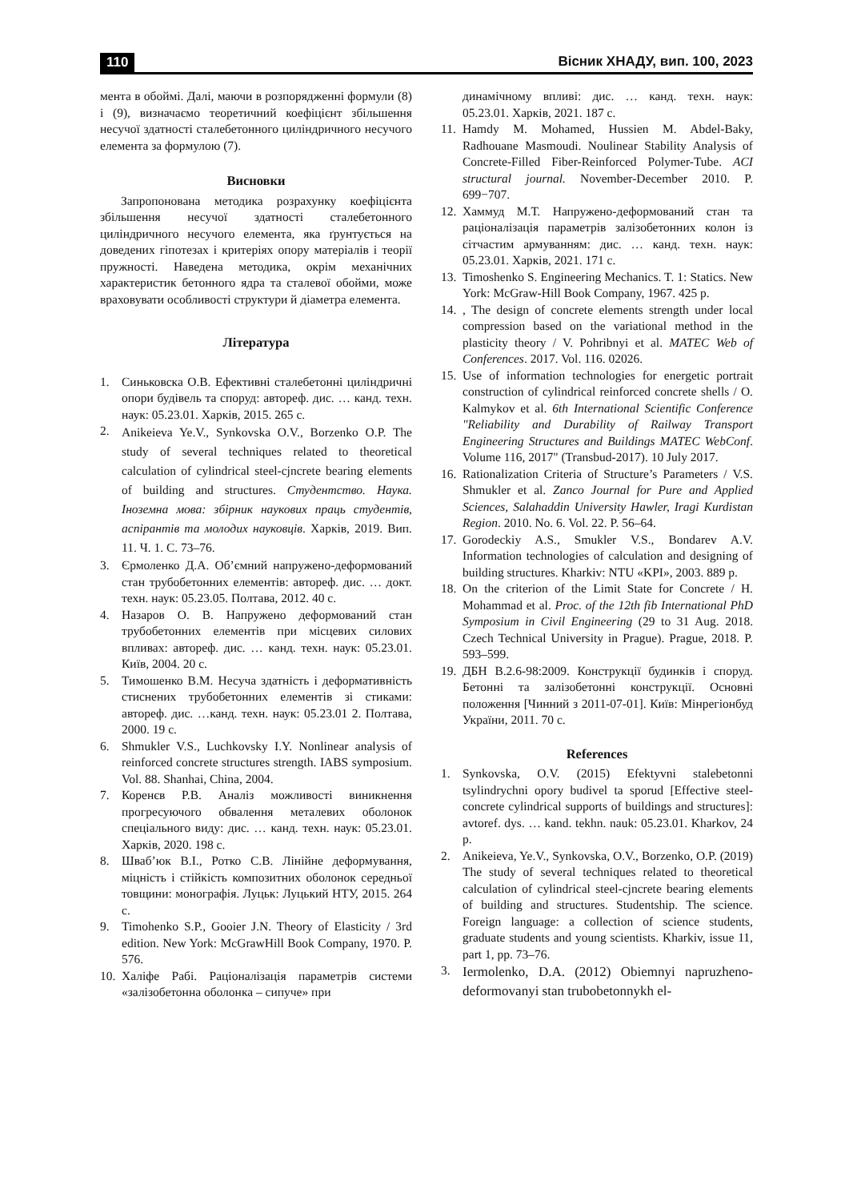110 Вісник ХНАДУ, вип. 100, 2023
мента в обоймі. Далі, маючи в розпорядженні формули (8) і (9), визначаємо теоретичний коефіцієнт збільшення несучої здатності сталебетонного циліндричного несучого елемента за формулою (7).
Висновки
Запропонована методика розрахунку коефіцієнта збільшення несучої здатності сталебетонного циліндричного несучого елемента, яка ґрунтується на доведених гіпотезах і критеріях опору матеріалів і теорії пружності. Наведена методика, окрім механічних характеристик бетонного ядра та сталевої обойми, може враховувати особливості структури й діаметра елемента.
Література
1. Синьковска О.В. Ефективні сталебетонні циліндричні опори будівель та споруд: автореф. дис. … канд. техн. наук: 05.23.01. Харків, 2015. 265 с.
2. Anikeieva Ye.V., Synkovska O.V., Borzenko O.P. The study of several techniques related to theoretical calculation of cylindrical steel-cjncrete bearing elements of building and structures. Студентство. Наука. Іноземна мова: збірник наукових праць студентів, аспірантів та молодих науковців. Харків, 2019. Вип. 11. Ч. 1. С. 73–76.
3. Єрмоленко Д.А. Об’ємний напружено-деформований стан трубобетонних елементів: автореф. дис. … докт. техн. наук: 05.23.05. Полтава, 2012. 40 с.
4. Назаров О. В. Напружено деформований стан трубобетонних елементів при місцевих силових впливах: автореф. дис. … канд. техн. наук: 05.23.01. Київ, 2004. 20 с.
5. Тимошенко В.М. Несуча здатність і деформативність стиснених трубобетонних елементів зі стиками: автореф. дис. …канд. техн. наук: 05.23.01 2. Полтава, 2000. 19 с.
6. Shmukler V.S., Luchkovsky I.Y. Nonlinear analysis of reinforced concrete structures strength. IABS symposium. Vol. 88. Shanhai, China, 2004.
7. Коренєв Р.В. Аналіз можливості виникнення прогресуючого обвалення металевих оболонок спеціального виду: дис. … канд. техн. наук: 05.23.01. Харків, 2020. 198 с.
8. Шваб’юк В.І., Ротко С.В. Лінійне деформування, міцність і стійкість композитних оболонок середньої товщини: монографія. Луцьк: Луцький НТУ, 2015. 264 с.
9. Timohenko S.P., Gooier J.N. Theory of Elasticity / 3rd edition. New York: McGrawHill Book Company, 1970. P. 576.
10. Халіфе Рабі. Раціоналізація параметрів системи «залізобетонна оболонка – сипуче» при
динамічному впливі: дис. … канд. техн. наук: 05.23.01. Харків, 2021. 187 с.
11. Hamdy M. Mohamed, Hussien M. Abdel-Baky, Radhouane Masmoudi. Noulinear Stability Analysis of Concrete-Filled Fiber-Reinforced Polymer-Tube. ACI structural journal. November-December 2010. P. 699−707.
12. Хаммуд М.Т. Напружено-деформований стан та раціоналізація параметрів залізобетонних колон із сітчастим армуванням: дис. … канд. техн. наук: 05.23.01. Харків, 2021. 171 с.
13. Timoshenko S. Engineering Mechanics. T. 1: Statics. New York: McGraw-Hill Book Company, 1967. 425 p.
14., The design of concrete elements strength under local compression based on the variational method in the plasticity theory / V. Pohribnyi et al. MATEC Web of Conferences. 2017. Vol. 116. 02026.
15. Use of information technologies for energetic portrait construction of cylindrical reinforced concrete shells / O. Kalmykov et al. 6th International Scientific Conference "Reliability and Durability of Railway Transport Engineering Structures and Buildings MATEC WebConf. Volume 116, 2017" (Transbud-2017). 10 July 2017.
16. Rationalization Criteria of Structure’s Parameters / V.S. Shmukler et al. Zanco Journal for Pure and Applied Sciences, Salahaddin University Hawler, Iragi Kurdistan Region. 2010. No. 6. Vol. 22. P. 56–64.
17. Gorodeckiy A.S., Smukler V.S., Bondarev A.V. Information technologies of calculation and designing of building structures. Kharkiv: NTU «KPI», 2003. 889 p.
18. On the criterion of the Limit State for Concrete / H. Mohammad et al. Proc. of the 12th fib International PhD Symposium in Civil Engineering (29 to 31 Aug. 2018. Czech Technical University in Prague). Prague, 2018. P. 593–599.
19. ДБН В.2.6-98:2009. Конструкції будинків і споруд. Бетонні та залізобетонні конструкції. Основні положення [Чинний з 2011-07-01]. Київ: Мінрегіонбуд України, 2011. 70 с.
References
1. Synkovska, O.V. (2015) Efektyvni stalebetonni tsylindrychni opory budivel ta sporud [Effective steel-concrete cylindrical supports of buildings and structures]: avtoref. dys. … kand. tekhn. nauk: 05.23.01. Kharkov, 24 p.
2. Anikeieva, Ye.V., Synkovska, O.V., Borzenko, O.P. (2019) The study of several techniques related to theoretical calculation of cylindrical steel-cjncrete bearing elements of building and structures. Studentship. The science. Foreign language: a collection of science students, graduate students and young scientists. Kharkiv, issue 11, part 1, pp. 73–76.
3. Iermolenko, D.A. (2012) Obiemnyi napruzheno-deformovanyi stan trubobetonnykh el-